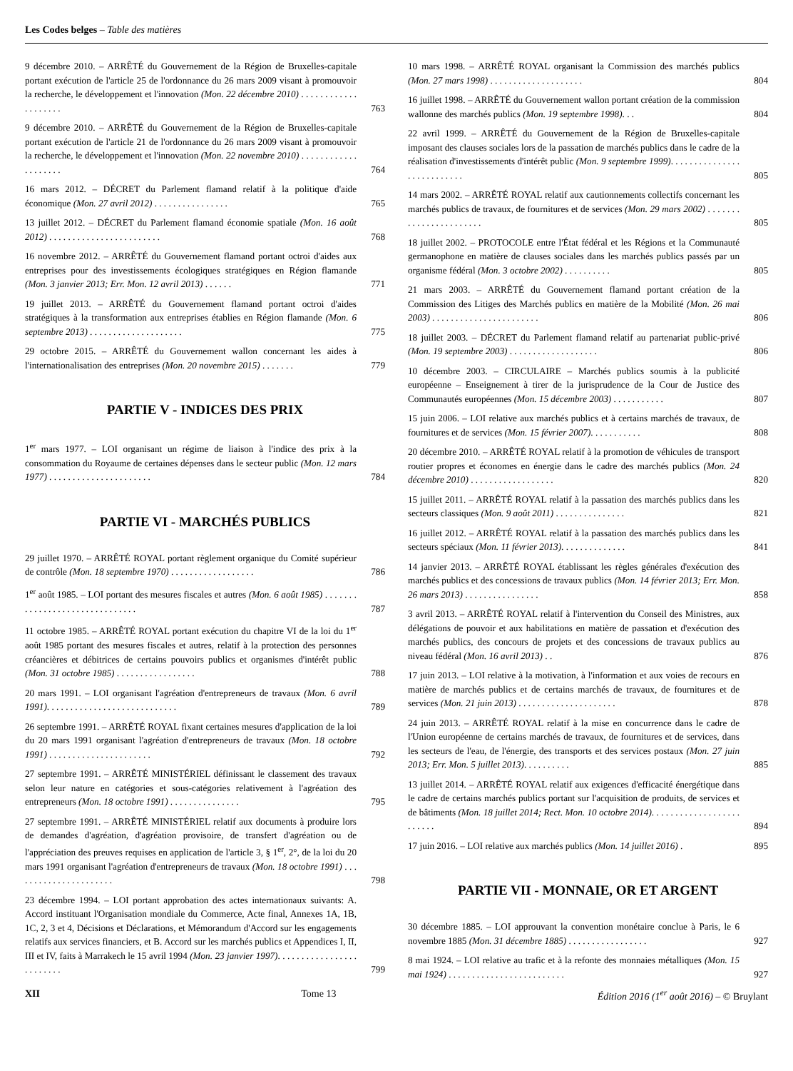Les Codes belges – Table des matières
9 décembre 2010. – ARRÊTÉ du Gouvernement de la Région de Bruxelles-capitale portant exécution de l'article 25 de l'ordonnance du 26 mars 2009 visant à promouvoir la recherche, le développement et l'innovation (Mon. 22 décembre 2010) . . . . . . . . . . . . . . . . . . . .
763
9 décembre 2010. – ARRÊTÉ du Gouvernement de la Région de Bruxelles-capitale portant exécution de l'article 21 de l'ordonnance du 26 mars 2009 visant à promouvoir la recherche, le développement et l'innovation (Mon. 22 novembre 2010) . . . . . . . . . . . . . . . . . . . .
764
16 mars 2012. – DÉCRET du Parlement flamand relatif à la politique d'aide économique (Mon. 27 avril 2012) . . . . . . . . . . . . . . . .
765
13 juillet 2012. – DÉCRET du Parlement flamand économie spatiale (Mon. 16 août 2012) . . . . . . . . . . . . . . . . . . . . . . . .
768
16 novembre 2012. – ARRÊTÉ du Gouvernement flamand portant octroi d'aides aux entreprises pour des investissements écologiques stratégiques en Région flamande (Mon. 3 janvier 2013; Err. Mon. 12 avril 2013) . . . . . .
771
19 juillet 2013. – ARRÊTÉ du Gouvernement flamand portant octroi d'aides stratégiques à la transformation aux entreprises établies en Région flamande (Mon. 6 septembre 2013) . . . . . . . . . . . . . . . . . . . .
775
29 octobre 2015. – ARRÊTÉ du Gouvernement wallon concernant les aides à l'internationalisation des entreprises (Mon. 20 novembre 2015) . . . . . . .
779
PARTIE V - INDICES DES PRIX
1<sup>er</sup> mars 1977. – LOI organisant un régime de liaison à l'indice des prix à la consommation du Royaume de certaines dépenses dans le secteur public (Mon. 12 mars 1977) . . . . . . . . . . . . . . . . . . . . . .
784
PARTIE VI - MARCHÉS PUBLICS
29 juillet 1970. – ARRÊTÉ ROYAL portant règlement organique du Comité supérieur de contrôle (Mon. 18 septembre 1970) . . . . . . . . . . . . . . . . . .
786
1<sup>er</sup> août 1985. – LOI portant des mesures fiscales et autres (Mon. 6 août 1985) . . . . . . . . . . . . . . . . . . . . . . . . . . . . . . .
787
11 octobre 1985. – ARRÊTÉ ROYAL portant exécution du chapitre VI de la loi du 1<sup>er</sup> août 1985 portant des mesures fiscales et autres, relatif à la protection des personnes créancières et débitrices de certains pouvoirs publics et organismes d'intérêt public (Mon. 31 octobre 1985) . . . . . . . . . . . . . . . . .
788
20 mars 1991. – LOI organisant l'agréation d'entrepreneurs de travaux (Mon. 6 avril 1991). . . . . . . . . . . . . . . . . . . . . . . . . . . .
789
26 septembre 1991. – ARRÊTÉ ROYAL fixant certaines mesures d'application de la loi du 20 mars 1991 organisant l'agréation d'entrepreneurs de travaux (Mon. 18 octobre 1991) . . . . . . . . . . . . . . . . . . . . . .
792
27 septembre 1991. – ARRÊTÉ MINISTÉRIEL définissant le classement des travaux selon leur nature en catégories et sous-catégories relativement à l'agréation des entrepreneurs (Mon. 18 octobre 1991) . . . . . . . . . . . . . . .
795
27 septembre 1991. – ARRÊTÉ MINISTÉRIEL relatif aux documents à produire lors de demandes d'agréation, d'agréation provisoire, de transfert d'agréation ou de l'appréciation des preuves requises en application de l'article 3, § 1<sup>er</sup>, 2°, de la loi du 20 mars 1991 organisant l'agréation d'entrepreneurs de travaux (Mon. 18 octobre 1991) . . . . . . . . . . . . . . . . . . . . . .
798
23 décembre 1994. – LOI portant approbation des actes internationaux suivants: A. Accord instituant l'Organisation mondiale du Commerce, Acte final, Annexes 1A, 1B, 1C, 2, 3 et 4, Décisions et Déclarations, et Mémorandum d'Accord sur les engagements relatifs aux services financiers, et B. Accord sur les marchés publics et Appendices I, II, III et IV, faits à Marrakech le 15 avril 1994 (Mon. 23 janvier 1997). . . . . . . . . . . . . . . . . . . . . . . . .
799
10 mars 1998. – ARRÊTÉ ROYAL organisant la Commission des marchés publics (Mon. 27 mars 1998) . . . . . . . . . . . . . . . . . . . .
804
16 juillet 1998. – ARRÊTÉ du Gouvernement wallon portant création de la commission wallonne des marchés publics (Mon. 19 septembre 1998). . .
804
22 avril 1999. – ARRÊTÉ du Gouvernement de la Région de Bruxelles-capitale imposant des clauses sociales lors de la passation de marchés publics dans le cadre de la réalisation d'investissements d'intérêt public (Mon. 9 septembre 1999). . . . . . . . . . . . . . . . . . . . . . . . . . .
805
14 mars 2002. – ARRÊTÉ ROYAL relatif aux cautionnements collectifs concernant les marchés publics de travaux, de fournitures et de services (Mon. 29 mars 2002) . . . . . . . . . . . . . . . . . . . . . . .
805
18 juillet 2002. – PROTOCOLE entre l'État fédéral et les Régions et la Communauté germanophone en matière de clauses sociales dans les marchés publics passés par un organisme fédéral (Mon. 3 octobre 2002) . . . . . . . . . .
805
21 mars 2003. – ARRÊTÉ du Gouvernement flamand portant création de la Commission des Litiges des Marchés publics en matière de la Mobilité (Mon. 26 mai 2003) . . . . . . . . . . . . . . . . . . . . . . .
806
18 juillet 2003. – DÉCRET du Parlement flamand relatif au partenariat public-privé (Mon. 19 septembre 2003) . . . . . . . . . . . . . . . . . . .
806
10 décembre 2003. – CIRCULAIRE – Marchés publics soumis à la publicité européenne – Enseignement à tirer de la jurisprudence de la Cour de Justice des Communautés européennes (Mon. 15 décembre 2003) . . . . . . . . . . .
807
15 juin 2006. – LOI relative aux marchés publics et à certains marchés de travaux, de fournitures et de services (Mon. 15 février 2007). . . . . . . . . . .
808
20 décembre 2010. – ARRÊTÉ ROYAL relatif à la promotion de véhicules de transport routier propres et économes en énergie dans le cadre des marchés publics (Mon. 24 décembre 2010) . . . . . . . . . . . . . . . . . .
820
15 juillet 2011. – ARRÊTÉ ROYAL relatif à la passation des marchés publics dans les secteurs classiques (Mon. 9 août 2011) . . . . . . . . . . . . . . .
821
16 juillet 2012. – ARRÊTÉ ROYAL relatif à la passation des marchés publics dans les secteurs spéciaux (Mon. 11 février 2013). . . . . . . . . . . . . .
841
14 janvier 2013. – ARRÊTÉ ROYAL établissant les règles générales d'exécution des marchés publics et des concessions de travaux publics (Mon. 14 février 2013; Err. Mon. 26 mars 2013) . . . . . . . . . . . . . . . .
858
3 avril 2013. – ARRÊTÉ ROYAL relatif à l'intervention du Conseil des Ministres, aux délégations de pouvoir et aux habilitations en matière de passation et d'exécution des marchés publics, des concours de projets et des concessions de travaux publics au niveau fédéral (Mon. 16 avril 2013) . .
876
17 juin 2013. – LOI relative à la motivation, à l'information et aux voies de recours en matière de marchés publics et de certains marchés de travaux, de fournitures et de services (Mon. 21 juin 2013) . . . . . . . . . . . . . . . . . . . . .
878
24 juin 2013. – ARRÊTÉ ROYAL relatif à la mise en concurrence dans le cadre de l'Union européenne de certains marchés de travaux, de fournitures et de services, dans les secteurs de l'eau, de l'énergie, des transports et des services postaux (Mon. 27 juin 2013; Err. Mon. 5 juillet 2013). . . . . . . . . .
885
13 juillet 2014. – ARRÊTÉ ROYAL relatif aux exigences d'efficacité énergétique dans le cadre de certains marchés publics portant sur l'acquisition de produits, de services et de bâtiments (Mon. 18 juillet 2014; Rect. Mon. 10 octobre 2014). . . . . . . . . . . . . . . . . . . . . . . . .
894
17 juin 2016. – LOI relative aux marchés publics (Mon. 14 juillet 2016) .
895
PARTIE VII - MONNAIE, OR ET ARGENT
30 décembre 1885. – LOI approuvant la convention monétaire conclue à Paris, le 6 novembre 1885 (Mon. 31 décembre 1885) . . . . . . . . . . . . . . . . .
927
8 mai 1924. – LOI relative au trafic et à la refonte des monnaies métalliques (Mon. 15 mai 1924) . . . . . . . . . . . . . . . . . . . . . . . . .
927
XII Tome 13 Édition 2016 (1<sup>er</sup> août 2016) – © Bruylant